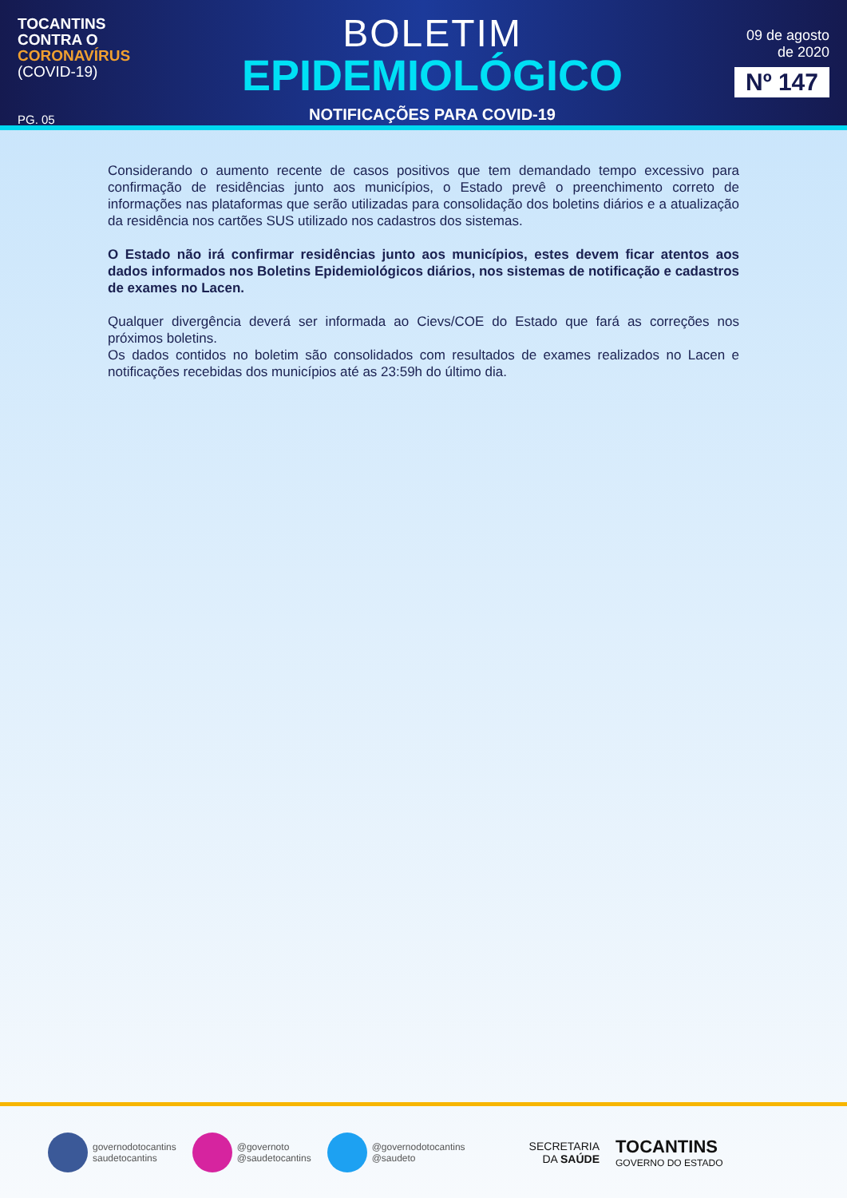TOCANTINS
CONTRA O
CORONAVÍRUS
(COVID-19)
PG. 05
BOLETIM
EPIDEMIOLÓGICO
NOTIFICAÇÕES PARA COVID-19
09 de agosto
de 2020
Nº 147
Considerando o aumento recente de casos positivos que tem demandado tempo excessivo para confirmação de residências junto aos municípios, o Estado prevê o preenchimento correto de informações nas plataformas que serão utilizadas para consolidação dos boletins diários e a atualização da residência nos cartões SUS utilizado nos cadastros dos sistemas.
O Estado não irá confirmar residências junto aos municípios, estes devem ficar atentos aos dados informados nos Boletins Epidemiológicos diários, nos sistemas de notificação e cadastros de exames no Lacen.
Qualquer divergência deverá ser informada ao Cievs/COE do Estado que fará as correções nos próximos boletins.
Os dados contidos no boletim são consolidados com resultados de exames realizados no Lacen e notificações recebidas dos municípios até as 23:59h do último dia.
governodotocantins
saudetocantins
@governoto
@saudetocantins
@governodotocantins
@saudeto
SECRETARIA
DA SAÚDE
TOCANTINS
GOVERNO DO ESTADO